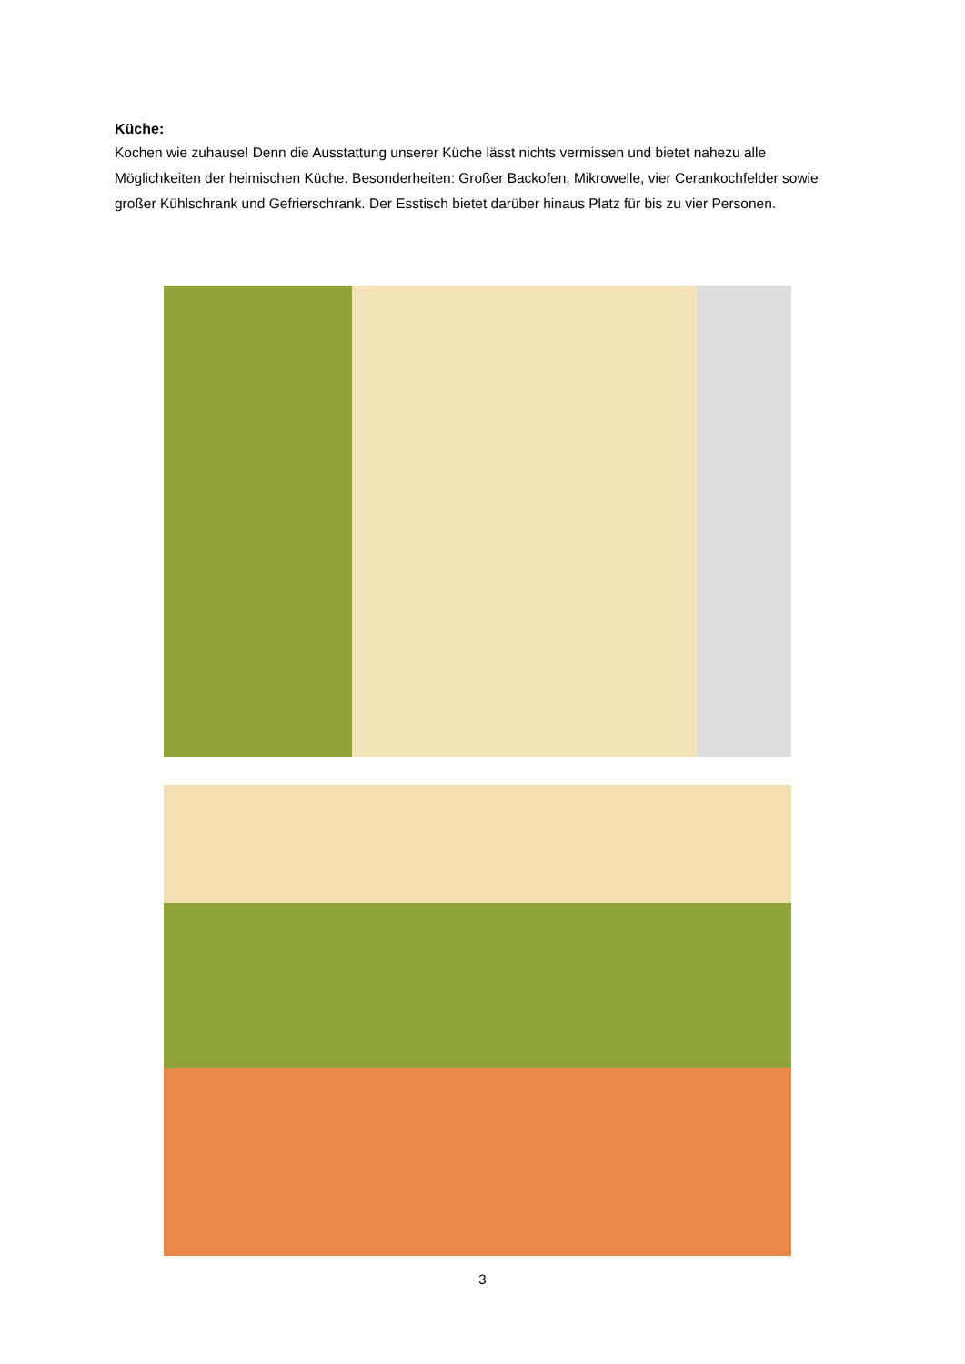Küche:
Kochen wie zuhause! Denn die Ausstattung unserer Küche lässt nichts vermissen und bietet nahezu alle Möglichkeiten der heimischen Küche. Besonderheiten: Großer Backofen, Mikrowelle, vier Cerankochfelder sowie großer Kühlschrank und Gefrierschrank. Der Esstisch bietet darüber hinaus Platz für bis zu vier Personen.
3